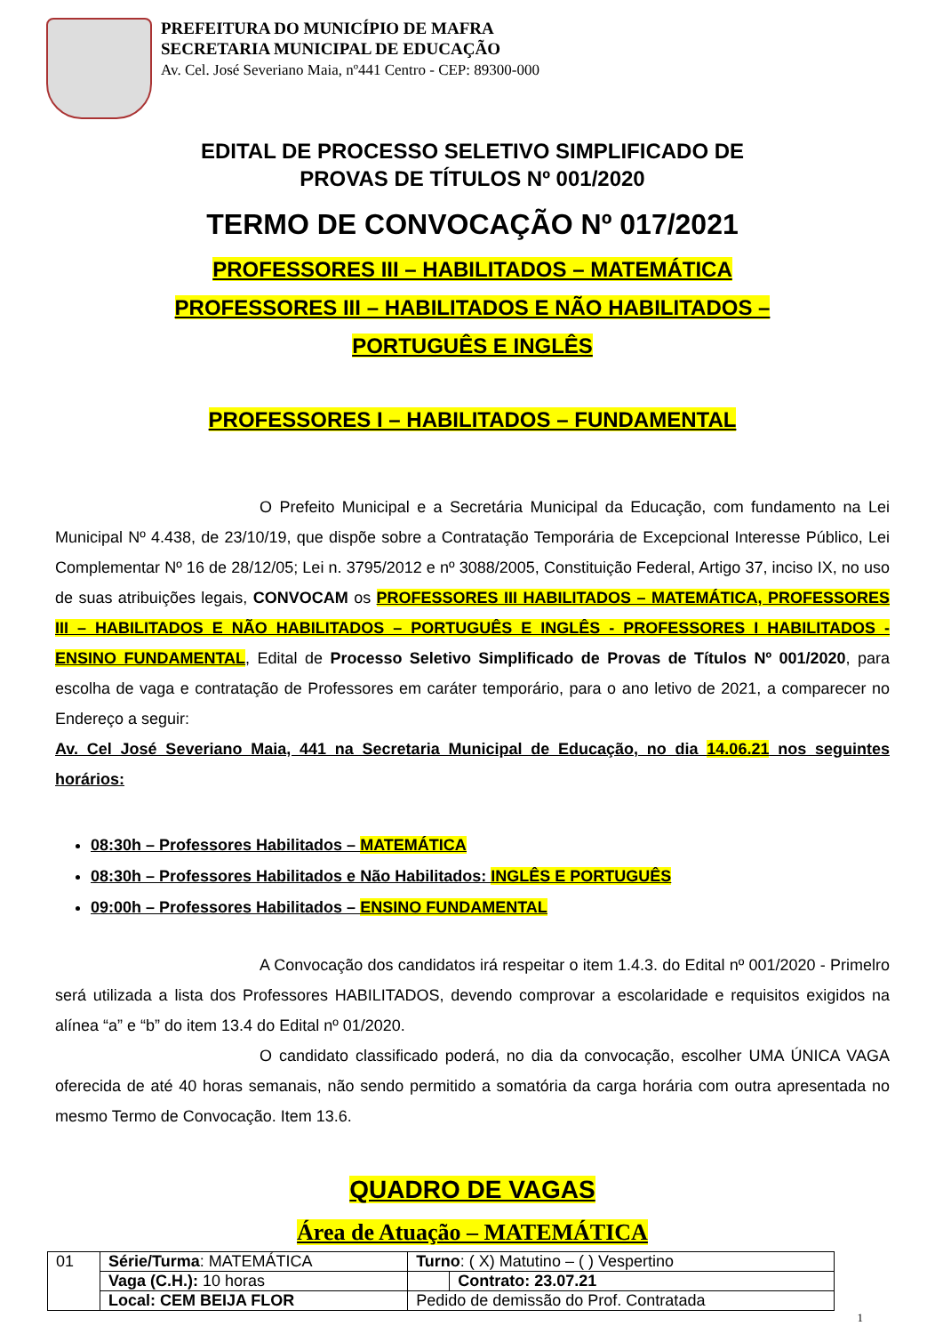PREFEITURA DO MUNICÍPIO DE MAFRA
SECRETARIA MUNICIPAL DE EDUCAÇÃO
Av. Cel. José Severiano Maia, nº441 Centro - CEP: 89300-000
EDITAL DE PROCESSO SELETIVO SIMPLIFICADO DE
PROVAS DE TÍTULOS Nº 001/2020
TERMO DE CONVOCAÇÃO Nº 017/2021
PROFESSORES III – HABILITADOS – MATEMÁTICA
PROFESSORES III – HABILITADOS E NÃO HABILITADOS –
PORTUGUÊS E INGLÊS
PROFESSORES I – HABILITADOS – FUNDAMENTAL
O Prefeito Municipal e a Secretária Municipal da Educação, com fundamento na Lei Municipal Nº 4.438, de 23/10/19, que dispõe sobre a Contratação Temporária de Excepcional Interesse Público, Lei Complementar Nº 16 de 28/12/05; Lei n. 3795/2012 e nº 3088/2005, Constituição Federal, Artigo 37, inciso IX, no uso de suas atribuições legais, CONVOCAM os PROFESSORES III HABILITADOS – MATEMÁTICA, PROFESSORES III – HABILITADOS E NÃO HABILITADOS – PORTUGUÊS E INGLÊS - PROFESSORES I HABILITADOS - ENSINO FUNDAMENTAL, Edital de Processo Seletivo Simplificado de Provas de Títulos Nº 001/2020, para escolha de vaga e contratação de Professores em caráter temporário, para o ano letivo de 2021, a comparecer no Endereço a seguir:
Av. Cel José Severiano Maia, 441 na Secretaria Municipal de Educação, no dia 14.06.21 nos seguintes horários:
08:30h – Professores Habilitados – MATEMÁTICA
08:30h – Professores Habilitados e Não Habilitados: INGLÊS E PORTUGUÊS
09:00h – Professores Habilitados – ENSINO FUNDAMENTAL
A Convocação dos candidatos irá respeitar o item 1.4.3. do Edital nº 001/2020 - Primelro será utilizada a lista dos Professores HABILITADOS, devendo comprovar a escolaridade e requisitos exigidos na alínea “a” e “b” do item 13.4 do Edital nº 01/2020.
O candidato classificado poderá, no dia da convocação, escolher UMA ÚNICA VAGA oferecida de até 40 horas semanais, não sendo permitido a somatória da carga horária com outra apresentada no mesmo Termo de Convocação. Item 13.6.
QUADRO DE VAGAS
Área de Atuação – MATEMÁTICA
| 01 | Série/Turma : MATEMÁTICA | Turno : ( X) Matutino – ( ) Vespertino | |
| | Vaga (C.H.): 10 horas | | Contrato: 23.07.21 |
| | Local: CEM BEIJA FLOR | Pedido de demissão do Prof. Contratada | |
1